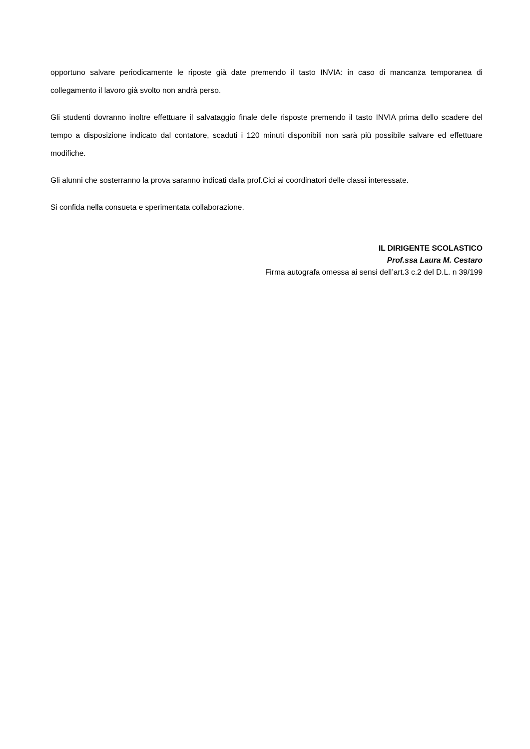opportuno salvare periodicamente le riposte già date premendo il tasto INVIA: in caso di mancanza temporanea di collegamento il lavoro già svolto non andrà perso.
Gli studenti dovranno inoltre effettuare il salvataggio finale delle risposte premendo il tasto INVIA prima dello scadere del tempo a disposizione indicato dal contatore, scaduti i 120 minuti disponibili non sarà più possibile salvare ed effettuare modifiche.
Gli alunni che sosterranno la prova saranno indicati dalla prof.Cici ai coordinatori delle classi interessate.
Si confida nella consueta e sperimentata collaborazione.
IL DIRIGENTE SCOLASTICO
Prof.ssa Laura M. Cestaro
Firma autografa omessa ai sensi dell’art.3 c.2 del D.L. n 39/199